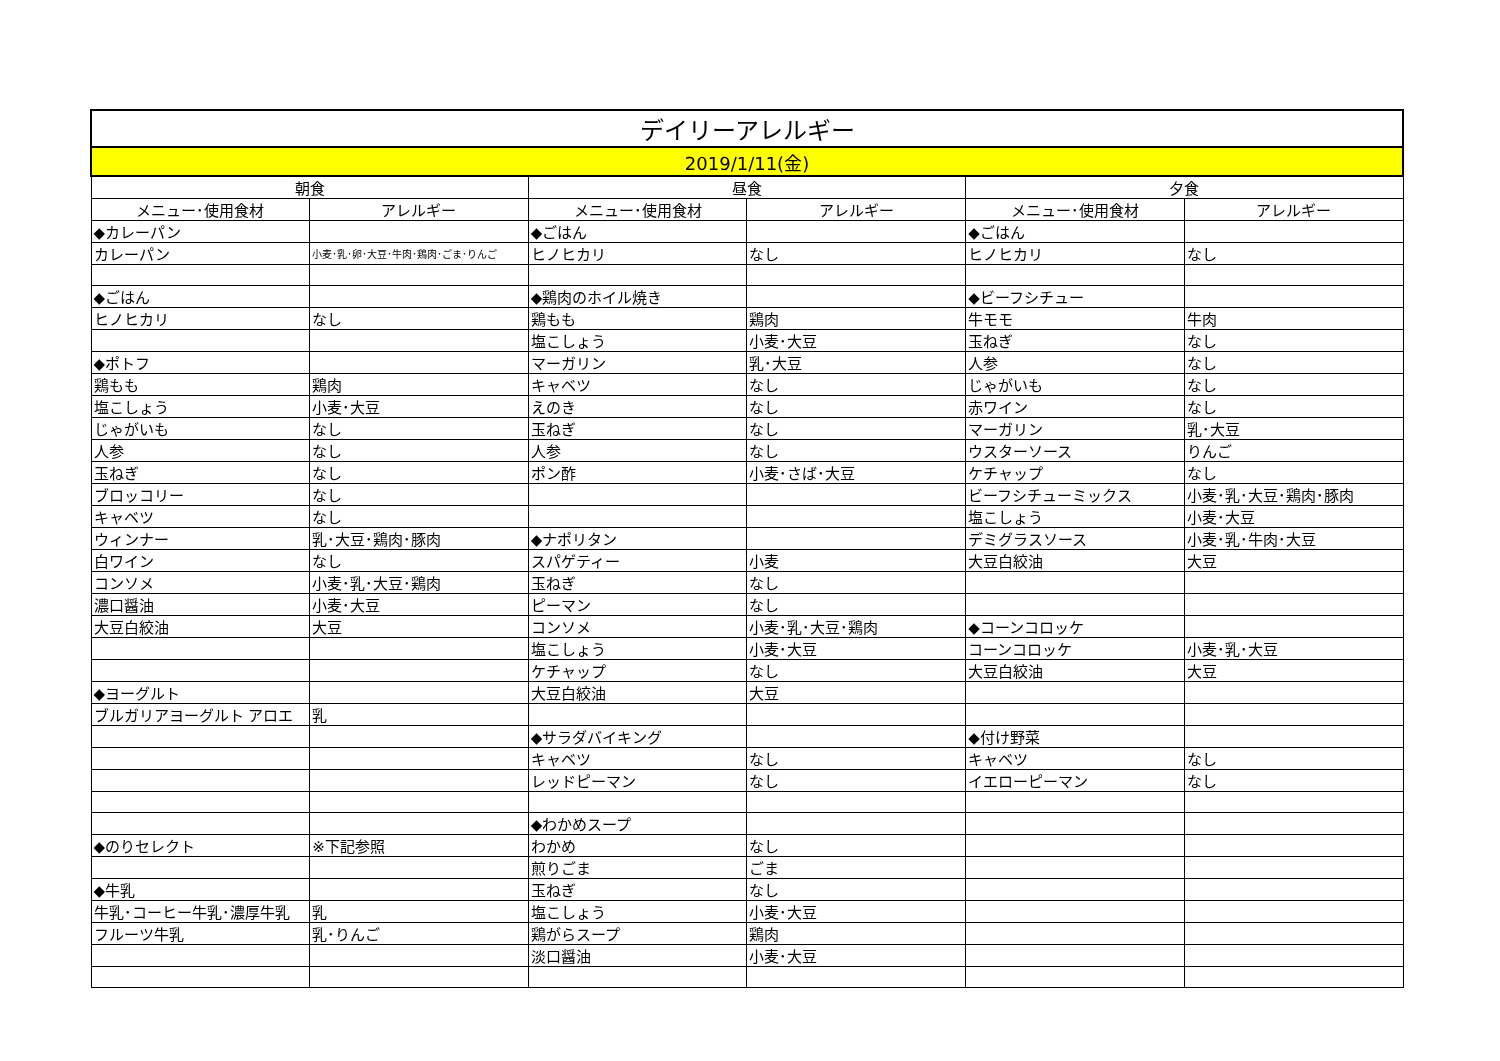| デイリーアレルギー | | | | | |
| --- | --- | --- | --- | --- | --- |
| 2019/1/11(金) | | | | | |
| 朝食 | | 昼食 | | 夕食 | |
| メニュー･使用食材 | アレルギー | メニュー･使用食材 | アレルギー | メニュー･使用食材 | アレルギー |
| ◆カレーパン | | ◆ごはん | | ◆ごはん | |
| カレーパン | 小麦･乳･卵･大豆･牛肉･鶏肉･ごま･りんご | ヒノヒカリ | なし | ヒノヒカリ | なし |
| ◆ごはん | | ◆鶏肉のホイル焼き | | ◆ビーフシチュー | |
| ヒノヒカリ | なし | 鶏もも | 鶏肉 | 牛モモ | 牛肉 |
| | | 塩こしょう | 小麦･大豆 | 玉ねぎ | なし |
| ◆ポトフ | | マーガリン | 乳･大豆 | 人参 | なし |
| 鶏もも | 鶏肉 | キャベツ | なし | じゃがいも | なし |
| 塩こしょう | 小麦･大豆 | えのき | なし | 赤ワイン | なし |
| じゃがいも | なし | 玉ねぎ | なし | マーガリン | 乳･大豆 |
| 人参 | なし | 人参 | なし | ウスターソース | りんご |
| 玉ねぎ | なし | ポン酢 | 小麦･さば･大豆 | ケチャップ | なし |
| ブロッコリー | なし | | | ビーフシチューミックス | 小麦･乳･大豆･鶏肉･豚肉 |
| キャベツ | なし | | | 塩こしょう | 小麦･大豆 |
| ウィンナー | 乳･大豆･鶏肉･豚肉 | ◆ナポリタン | | デミグラスソース | 小麦･乳･牛肉･大豆 |
| 白ワイン | なし | スパゲティー | 小麦 | 大豆白絞油 | 大豆 |
| コンソメ | 小麦･乳･大豆･鶏肉 | 玉ねぎ | なし | | |
| 濃口醤油 | 小麦･大豆 | ピーマン | なし | | |
| 大豆白絞油 | 大豆 | コンソメ | 小麦･乳･大豆･鶏肉 | ◆コーンコロッケ | |
| | | 塩こしょう | 小麦･大豆 | コーンコロッケ | 小麦･乳･大豆 |
| | | ケチャップ | なし | 大豆白絞油 | 大豆 |
| ◆ヨーグルト | | 大豆白絞油 | 大豆 | | |
| ブルガリアヨーグルト アロエ | 乳 | | | | |
| | | ◆サラダバイキング | | ◆付け野菜 | |
| | | キャベツ | なし | キャベツ | なし |
| | | レッドピーマン | なし | イエローピーマン | なし |
| | | ◆わかめスープ | | | |
| ◆のりセレクト | ※下記参照 | わかめ | なし | | |
| | | 煎りごま | ごま | | |
| ◆牛乳 | | 玉ねぎ | なし | | |
| 牛乳･コーヒー牛乳･濃厚牛乳 | 乳 | 塩こしょう | 小麦･大豆 | | |
| フルーツ牛乳 | 乳･りんご | 鶏がらスープ | 鶏肉 | | |
| | | 淡口醤油 | 小麦･大豆 | | |